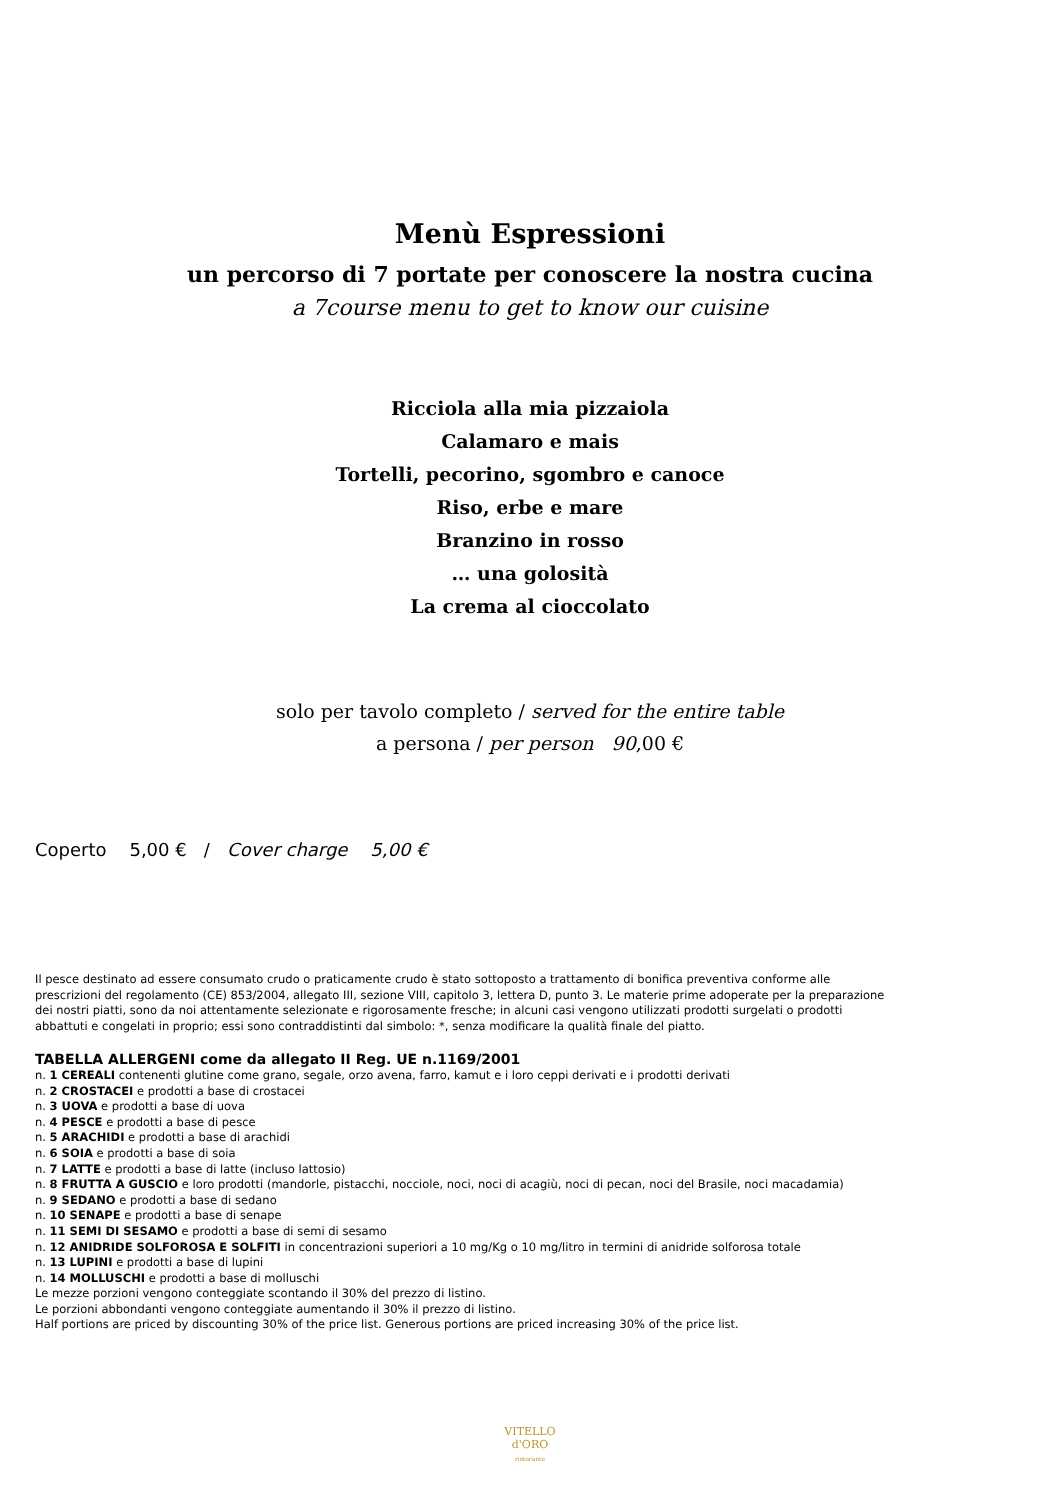Menù Espressioni
un percorso di 7 portate per conoscere la nostra cucina
a 7course menu to get to know our cuisine
Ricciola alla mia pizzaiola
Calamaro e mais
Tortelli, pecorino, sgombro e canoce
Riso, erbe e mare
Branzino in rosso
… una golosità
La crema al cioccolato
solo per tavolo completo / served for the entire table
a persona / per person 90,00 €
Coperto 5,00 € / Cover charge 5,00 €
Il pesce destinato ad essere consumato crudo o praticamente crudo è stato sottoposto a trattamento di bonifica preventiva conforme alle prescrizioni del regolamento (CE) 853/2004, allegato III, sezione VIII, capitolo 3, lettera D, punto 3. Le materie prime adoperate per la preparazione dei nostri piatti, sono da noi attentamente selezionate e rigorosamente fresche; in alcuni casi vengono utilizzati prodotti surgelati o prodotti abbattuti e congelati in proprio; essi sono contraddistinti dal simbolo: *, senza modificare la qualità finale del piatto.
TABELLA ALLERGENI come da allegato II Reg. UE n.1169/2001
n. 1 CEREALI contenenti glutine come grano, segale, orzo avena, farro, kamut e i loro ceppi derivati e i prodotti derivati
n. 2 CROSTACEI e prodotti a base di crostacei
n. 3 UOVA e prodotti a base di uova
n. 4 PESCE e prodotti a base di pesce
n. 5 ARACHIDI e prodotti a base di arachidi
n. 6 SOIA e prodotti a base di soia
n. 7 LATTE e prodotti a base di latte (incluso lattosio)
n. 8 FRUTTA A GUSCIO e loro prodotti (mandorle, pistacchi, nocciole, noci, noci di acagiù, noci di pecan, noci del Brasile, noci macadamia)
n. 9 SEDANO e prodotti a base di sedano
n. 10 SENAPE e prodotti a base di senape
n. 11 SEMI DI SESAMO e prodotti a base di semi di sesamo
n. 12 ANIDRIDE SOLFOROSA E SOLFITI in concentrazioni superiori a 10 mg/Kg o 10 mg/litro in termini di anidride solforosa totale
n. 13 LUPINI e prodotti a base di lupini
n. 14 MOLLUSCHI e prodotti a base di molluschi
Le mezze porzioni vengono conteggiate scontando il 30% del prezzo di listino.
Le porzioni abbondanti vengono conteggiate aumentando il 30% il prezzo di listino.
Half portions are priced by discounting 30% of the price list. Generous portions are priced increasing 30% of the price list.
VITELLO
d'ORO
ristorante